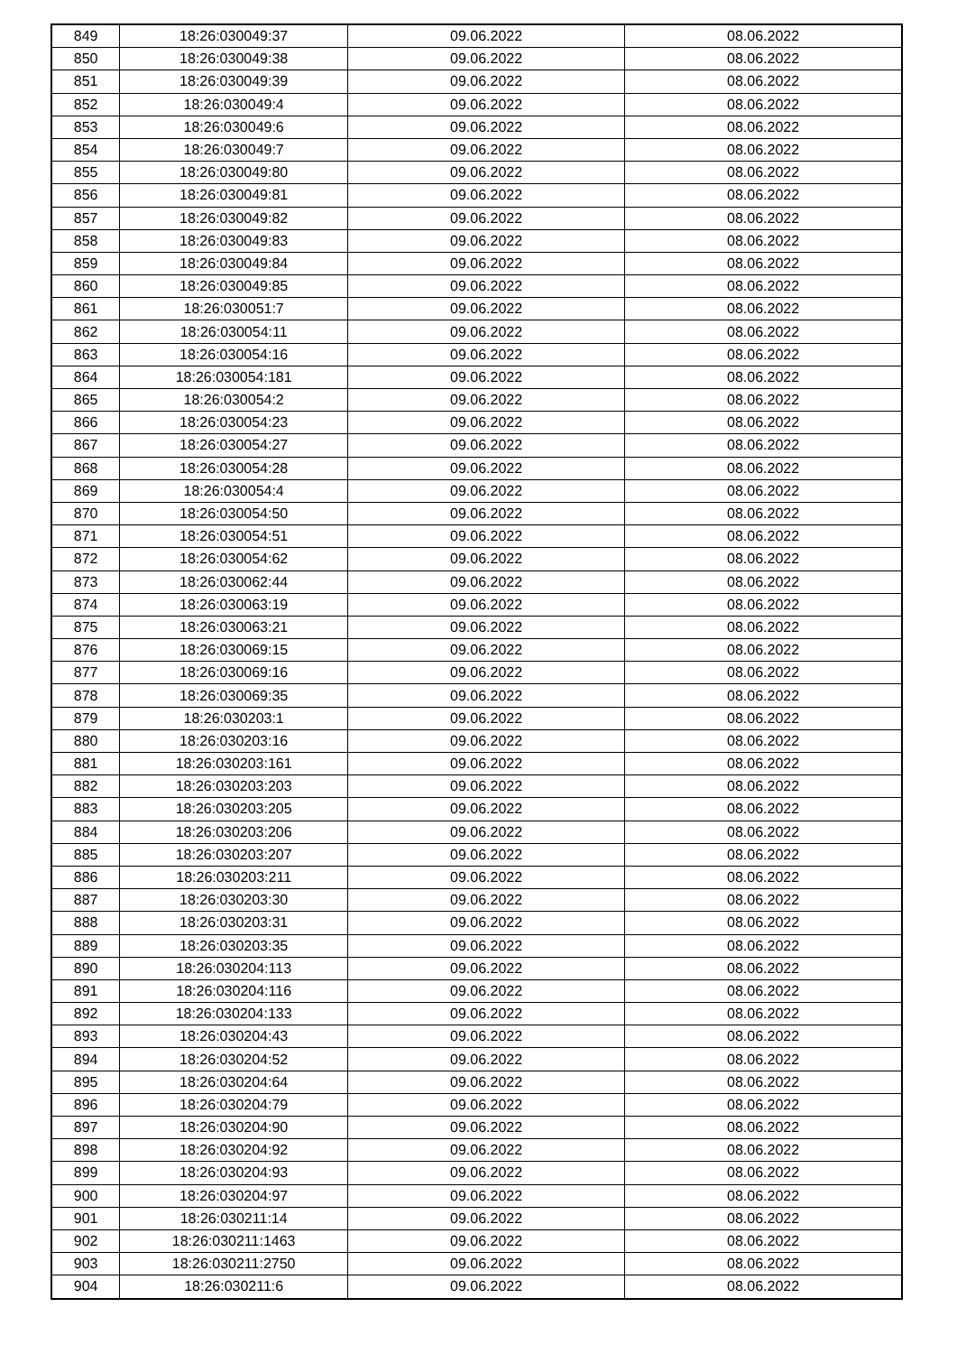| 849 | 18:26:030049:37 | 09.06.2022 | 08.06.2022 |
| 850 | 18:26:030049:38 | 09.06.2022 | 08.06.2022 |
| 851 | 18:26:030049:39 | 09.06.2022 | 08.06.2022 |
| 852 | 18:26:030049:4 | 09.06.2022 | 08.06.2022 |
| 853 | 18:26:030049:6 | 09.06.2022 | 08.06.2022 |
| 854 | 18:26:030049:7 | 09.06.2022 | 08.06.2022 |
| 855 | 18:26:030049:80 | 09.06.2022 | 08.06.2022 |
| 856 | 18:26:030049:81 | 09.06.2022 | 08.06.2022 |
| 857 | 18:26:030049:82 | 09.06.2022 | 08.06.2022 |
| 858 | 18:26:030049:83 | 09.06.2022 | 08.06.2022 |
| 859 | 18:26:030049:84 | 09.06.2022 | 08.06.2022 |
| 860 | 18:26:030049:85 | 09.06.2022 | 08.06.2022 |
| 861 | 18:26:030051:7 | 09.06.2022 | 08.06.2022 |
| 862 | 18:26:030054:11 | 09.06.2022 | 08.06.2022 |
| 863 | 18:26:030054:16 | 09.06.2022 | 08.06.2022 |
| 864 | 18:26:030054:181 | 09.06.2022 | 08.06.2022 |
| 865 | 18:26:030054:2 | 09.06.2022 | 08.06.2022 |
| 866 | 18:26:030054:23 | 09.06.2022 | 08.06.2022 |
| 867 | 18:26:030054:27 | 09.06.2022 | 08.06.2022 |
| 868 | 18:26:030054:28 | 09.06.2022 | 08.06.2022 |
| 869 | 18:26:030054:4 | 09.06.2022 | 08.06.2022 |
| 870 | 18:26:030054:50 | 09.06.2022 | 08.06.2022 |
| 871 | 18:26:030054:51 | 09.06.2022 | 08.06.2022 |
| 872 | 18:26:030054:62 | 09.06.2022 | 08.06.2022 |
| 873 | 18:26:030062:44 | 09.06.2022 | 08.06.2022 |
| 874 | 18:26:030063:19 | 09.06.2022 | 08.06.2022 |
| 875 | 18:26:030063:21 | 09.06.2022 | 08.06.2022 |
| 876 | 18:26:030069:15 | 09.06.2022 | 08.06.2022 |
| 877 | 18:26:030069:16 | 09.06.2022 | 08.06.2022 |
| 878 | 18:26:030069:35 | 09.06.2022 | 08.06.2022 |
| 879 | 18:26:030203:1 | 09.06.2022 | 08.06.2022 |
| 880 | 18:26:030203:16 | 09.06.2022 | 08.06.2022 |
| 881 | 18:26:030203:161 | 09.06.2022 | 08.06.2022 |
| 882 | 18:26:030203:203 | 09.06.2022 | 08.06.2022 |
| 883 | 18:26:030203:205 | 09.06.2022 | 08.06.2022 |
| 884 | 18:26:030203:206 | 09.06.2022 | 08.06.2022 |
| 885 | 18:26:030203:207 | 09.06.2022 | 08.06.2022 |
| 886 | 18:26:030203:211 | 09.06.2022 | 08.06.2022 |
| 887 | 18:26:030203:30 | 09.06.2022 | 08.06.2022 |
| 888 | 18:26:030203:31 | 09.06.2022 | 08.06.2022 |
| 889 | 18:26:030203:35 | 09.06.2022 | 08.06.2022 |
| 890 | 18:26:030204:113 | 09.06.2022 | 08.06.2022 |
| 891 | 18:26:030204:116 | 09.06.2022 | 08.06.2022 |
| 892 | 18:26:030204:133 | 09.06.2022 | 08.06.2022 |
| 893 | 18:26:030204:43 | 09.06.2022 | 08.06.2022 |
| 894 | 18:26:030204:52 | 09.06.2022 | 08.06.2022 |
| 895 | 18:26:030204:64 | 09.06.2022 | 08.06.2022 |
| 896 | 18:26:030204:79 | 09.06.2022 | 08.06.2022 |
| 897 | 18:26:030204:90 | 09.06.2022 | 08.06.2022 |
| 898 | 18:26:030204:92 | 09.06.2022 | 08.06.2022 |
| 899 | 18:26:030204:93 | 09.06.2022 | 08.06.2022 |
| 900 | 18:26:030204:97 | 09.06.2022 | 08.06.2022 |
| 901 | 18:26:030211:14 | 09.06.2022 | 08.06.2022 |
| 902 | 18:26:030211:1463 | 09.06.2022 | 08.06.2022 |
| 903 | 18:26:030211:2750 | 09.06.2022 | 08.06.2022 |
| 904 | 18:26:030211:6 | 09.06.2022 | 08.06.2022 |